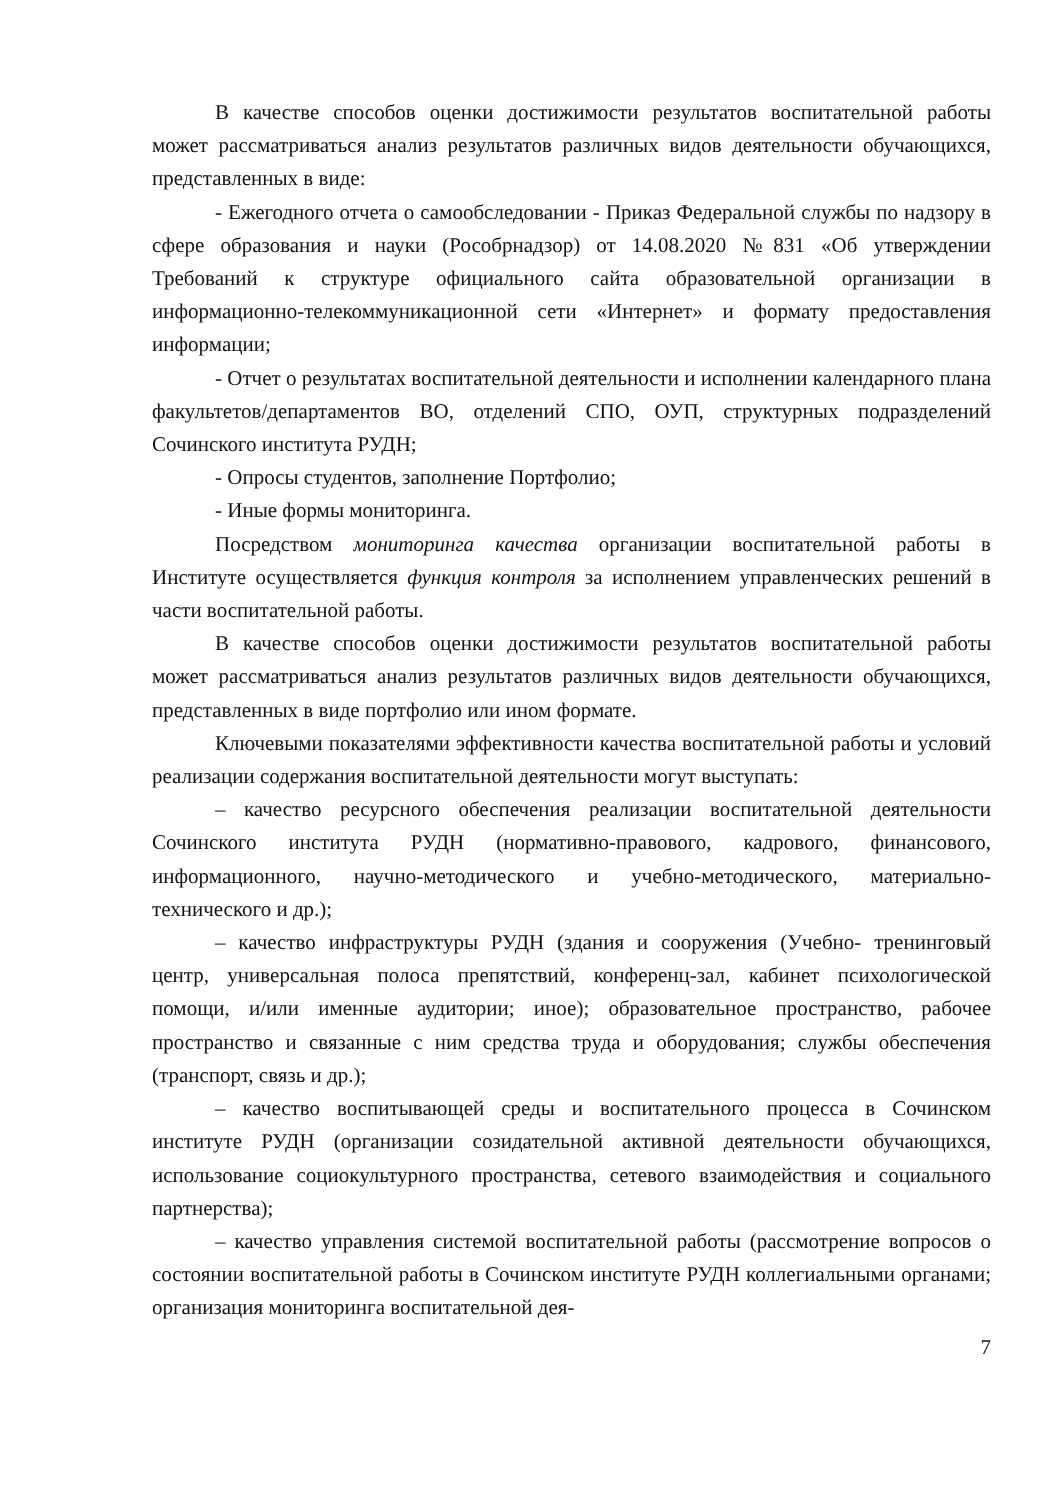В качестве способов оценки достижимости результатов воспитательной работы может рассматриваться анализ результатов различных видов деятельности обучающихся, представленных в виде:
- Ежегодного отчета о самообследовании - Приказ Федеральной службы по надзору в сфере образования и науки (Рособрнадзор) от 14.08.2020 №831 «Об утверждении Требований к структуре официального сайта образовательной организации в информационно-телекоммуникационной сети «Интернет» и формату предоставления информации;
- Отчет о результатах воспитательной деятельности и исполнении календарного плана факультетов/департаментов ВО, отделений СПО, ОУП, структурных подразделений Сочинского института РУДН;
- Опросы студентов, заполнение Портфолио;
- Иные формы мониторинга.
Посредством мониторинга качества организации воспитательной работы в Институте осуществляется функция контроля за исполнением управленческих решений в части воспитательной работы.
В качестве способов оценки достижимости результатов воспитательной работы может рассматриваться анализ результатов различных видов деятельности обучающихся, представленных в виде портфолио или ином формате.
Ключевыми показателями эффективности качества воспитательной работы и условий реализации содержания воспитательной деятельности могут выступать:
– качество ресурсного обеспечения реализации воспитательной деятельности Сочинского института РУДН (нормативно-правового, кадрового, финансового, информационного, научно-методического и учебно-методического, материально-технического и др.);
– качество инфраструктуры РУДН (здания и сооружения (Учебно- тренинговый центр, универсальная полоса препятствий, конференц-зал, кабинет психологической помощи, и/или именные аудитории; иное); образовательное пространство, рабочее пространство и связанные с ним средства труда и оборудования; службы обеспечения (транспорт, связь и др.);
– качество воспитывающей среды и воспитательного процесса в Сочинском институте РУДН (организации созидательной активной деятельности обучающихся, использование социокультурного пространства, сетевого взаимодействия и социального партнерства);
– качество управления системой воспитательной работы (рассмотрение вопросов о состоянии воспитательной работы в Сочинском институте РУДН коллегиальными органами; организация мониторинга воспитательной дея-
7